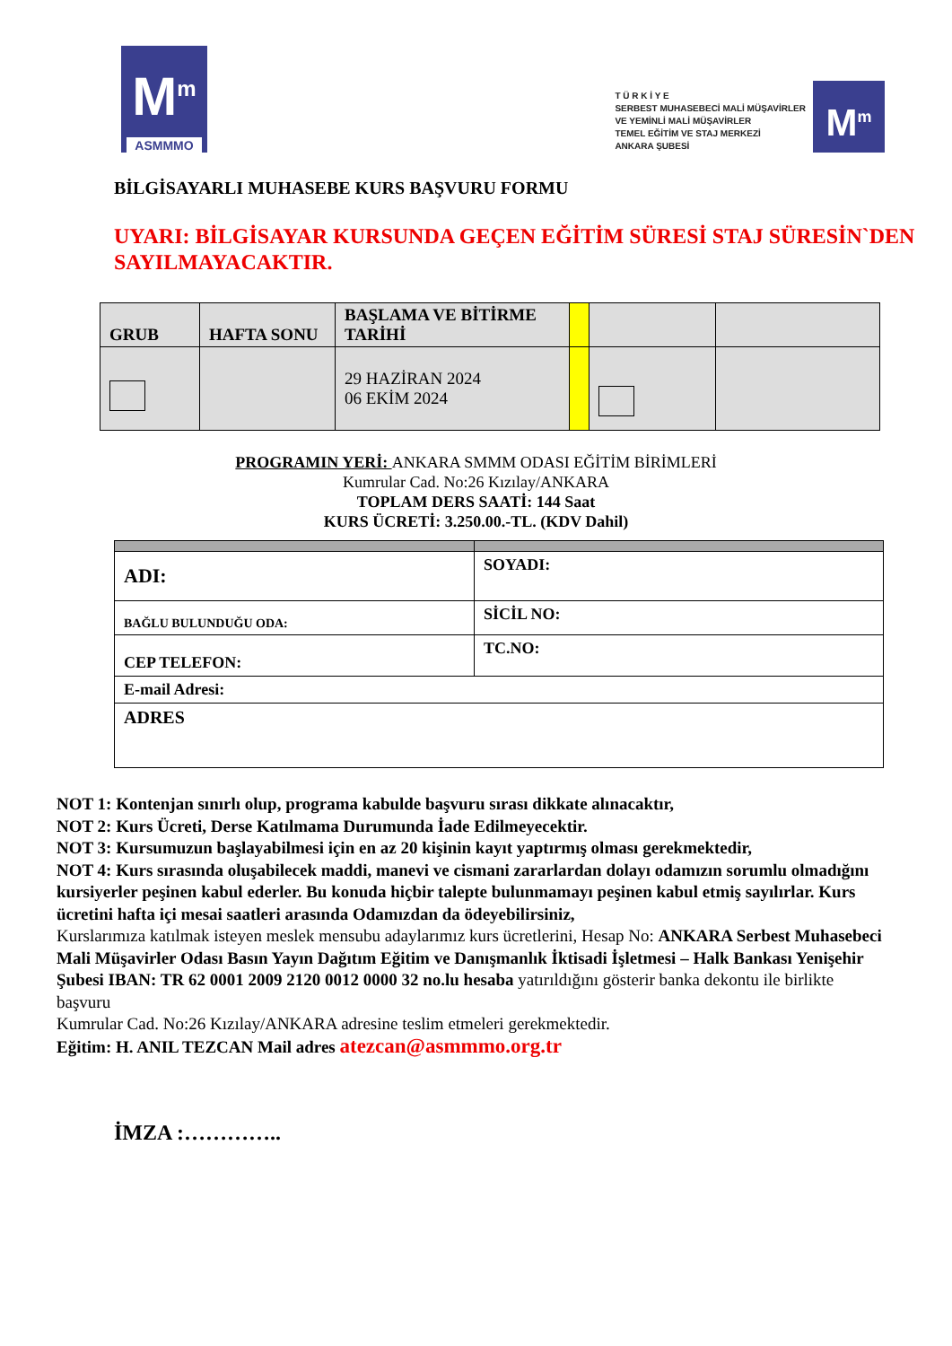M<sup>m</sup>
ASMMMO
T Ü R K İ Y E
SERBEST MUHASEBECİ MALİ MÜŞAVİRLER
VE YEMİNLİ MALİ MÜŞAVİRLER
TEMEL EĞİTİM VE STAJ MERKEZİ
ANKARA ŞUBESİ
M<sup>m</sup>
BİLGİSAYARLI MUHASEBE KURS BAŞVURU FORMU
UYARI: BİLGİSAYAR KURSUNDA GEÇEN EĞİTİM SÜRESİ STAJ SÜRESİN`DEN SAYILMAYACAKTIR.
| GRUB | HAFTA SONU | BAŞLAMA VE BİTİRME TARİHİ | | | |
| | | 29 HAZİRAN 2024 06 EKİM 2024 | | | |
PROGRAMIN YERİ: ANKARA SMMM ODASI EĞİTİM BİRİMLERİ
Kumrular Cad. No:26 Kızılay/ANKARA
TOPLAM DERS SAATİ: 144 Saat
KURS ÜCRETİ: 3.250.00.-TL. (KDV Dahil)
| ADI: | SOYADI: |
| BAĞLU BULUNDUĞU ODA: | SİCİL NO: |
| CEP TELEFON: | TC.NO: |
| E-mail Adresi: | |
| ADRES | |
NOT 1: Kontenjan sınırlı olup, programa kabulde başvuru sırası dikkate alınacaktır,
NOT 2: Kurs Ücreti, Derse Katılmama Durumunda İade Edilmeyecektir.
NOT 3: Kursumuzun başlayabilmesi için en az 20 kişinin kayıt yaptırmış olması gerekmektedir,
NOT 4: Kurs sırasında oluşabilecek maddi, manevi ve cismani zararlardan dolayı odamızın sorumlu olmadığını kursiyerler peşinen kabul ederler. Bu konuda hiçbir talepte bulunmamayı peşinen kabul etmiş sayılırlar. Kurs ücretini hafta içi mesai saatleri arasında Odamızdan da ödeyebilirsiniz,
Kurslarımıza katılmak isteyen meslek mensubu adaylarımız kurs ücretlerini, Hesap No: ANKARA Serbest Muhasebeci Mali Müşavirler Odası Basın Yayın Dağıtım Eğitim ve Danışmanlık İktisadi İşletmesi – Halk Bankası Yenişehir Şubesi IBAN: TR 62 0001 2009 2120 0012 0000 32 no.lu hesaba yatırıldığını gösterir banka dekontu ile birlikte başvuru
Kumrular Cad. No:26 Kızılay/ANKARA adresine teslim etmeleri gerekmektedir.
Eğitim: H. ANIL TEZCAN Mail adres atezcan@asmmmo.org.tr
İMZA :…………..